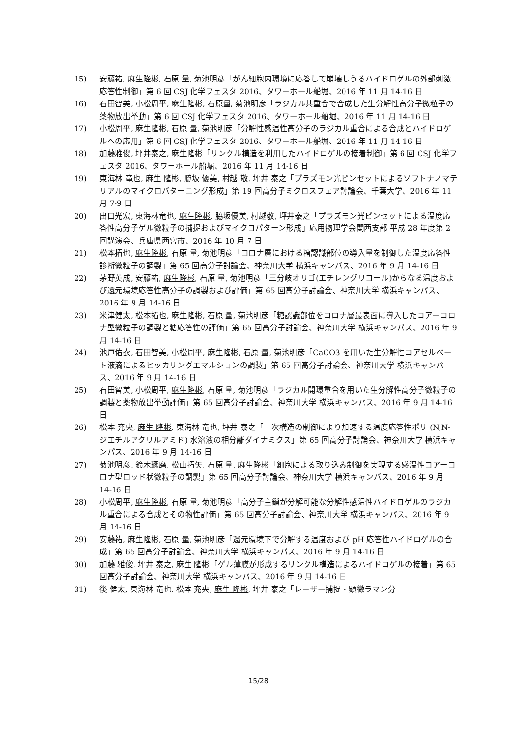15) 安藤祐, 麻生隆彬, 石原 量, 菊池明彦「がん細胞内環境に応答して崩壊しうるハイドロゲルの外部刺激応答性制御」第 6 回 CSJ 化学フェスタ 2016、タワーホール船堀、2016 年 11 月 14-16 日
16) 石田智美, 小松周平, 麻生隆彬, 石原量, 菊池明彦「ラジカル共重合で合成した生分解性高分子微粒子の薬物放出挙動」第 6 回 CSJ 化学フェスタ 2016、タワーホール船堀、2016 年 11 月 14-16 日
17) 小松周平, 麻生隆彬, 石原 量, 菊池明彦「分解性感温性高分子のラジカル重合による合成とハイドロゲルへの応用」第 6 回 CSJ 化学フェスタ 2016、タワーホール船堀、2016 年 11 月 14-16 日
18) 加藤雅俊, 坪井泰之, 麻生隆彬「リンクル構造を利用したハイドロゲルの接着制御」第 6 回 CSJ 化学フェスタ 2016、タワーホール船堀、2016 年 11 月 14-16 日
19) 東海林 竜也, 麻生 隆彬, 脇坂 優美, 村越 敬, 坪井 泰之「プラズモン光ピンセットによるソフトナノマテリアルのマイクロパターニング形成」第 19 回高分子ミクロスフェア討論会、千葉大学、2016 年 11 月 7-9 日
20) 出口光宏, 東海林竜也, 麻生隆彬, 脇坂優美, 村越敬, 坪井泰之「プラズモン光ピンセットによる温度応答性高分子ゲル微粒子の捕捉およびマイクロパターン形成」応用物理学会関西支部 平成 28 年度第 2 回講演会、兵庫県西宮市、2016 年 10 月 7 日
21) 松本拓也, 麻生隆彬, 石原 量, 菊池明彦「コロナ層における糖認識部位の導入量を制御した温度応答性診断微粒子の調製」第 65 回高分子討論会、神奈川大学 横浜キャンパス、2016 年 9 月 14-16 日
22) 茅野英成, 安藤祐, 麻生隆彬, 石原 量, 菊池明彦「三分岐オリゴ(エチレングリコール)からなる温度および還元環境応答性高分子の調製および評価」第 65 回高分子討論会、神奈川大学 横浜キャンパス、2016 年 9 月 14-16 日
23) 米津健太, 松本拓也, 麻生隆彬, 石原 量, 菊池明彦「糖認識部位をコロナ層最表面に導入したコアーコロナ型微粒子の調製と糖応答性の評価」第 65 回高分子討論会、神奈川大学 横浜キャンパス、2016 年 9 月 14-16 日
24) 池戸佑衣, 石田智美, 小松周平, 麻生隆彬, 石原 量, 菊池明彦「CaCO3 を用いた生分解性コアセルベート液滴によるピッカリングエマルションの調製」第 65 回高分子討論会、神奈川大学 横浜キャンパス、2016 年 9 月 14-16 日
25) 石田智美, 小松周平, 麻生隆彬, 石原 量, 菊池明彦「ラジカル開環重合を用いた生分解性高分子微粒子の調製と薬物放出挙動評価」第 65 回高分子討論会、神奈川大学 横浜キャンパス、2016 年 9 月 14-16 日
26) 松本 充央, 麻生 隆彬, 東海林 竜也, 坪井 泰之「一次構造の制御により加速する温度応答性ポリ (N,N-ジエチルアクリルアミド) 水溶液の相分離ダイナミクス」第 65 回高分子討論会、神奈川大学 横浜キャンパス、2016 年 9 月 14-16 日
27) 菊池明彦, 鈴木琢磨, 松山拓矢, 石原 量, 麻生隆彬「細胞による取り込み制御を実現する感温性コアーコロナ型ロッド状微粒子の調製」第 65 回高分子討論会、神奈川大学 横浜キャンパス、2016 年 9 月 14-16 日
28) 小松周平, 麻生隆彬, 石原 量, 菊池明彦「高分子主鎖が分解可能な分解性感温性ハイドロゲルのラジカル重合による合成とその物性評価」第 65 回高分子討論会、神奈川大学 横浜キャンパス、2016 年 9 月 14-16 日
29) 安藤祐, 麻生隆彬, 石原 量, 菊池明彦「還元環境下で分解する温度および pH 応答性ハイドロゲルの合成」第 65 回高分子討論会、神奈川大学 横浜キャンパス、2016 年 9 月 14-16 日
30) 加藤 雅俊, 坪井 泰之, 麻生 隆彬「ゲル薄膜が形成するリンクル構造によるハイドロゲルの接着」第 65 回高分子討論会、神奈川大学 横浜キャンパス、2016 年 9 月 14-16 日
31) 後 健太, 東海林 竜也, 松本 充央, 麻生 隆彬, 坪井 泰之「レーザー捕捉・顕微ラマン分
15/28